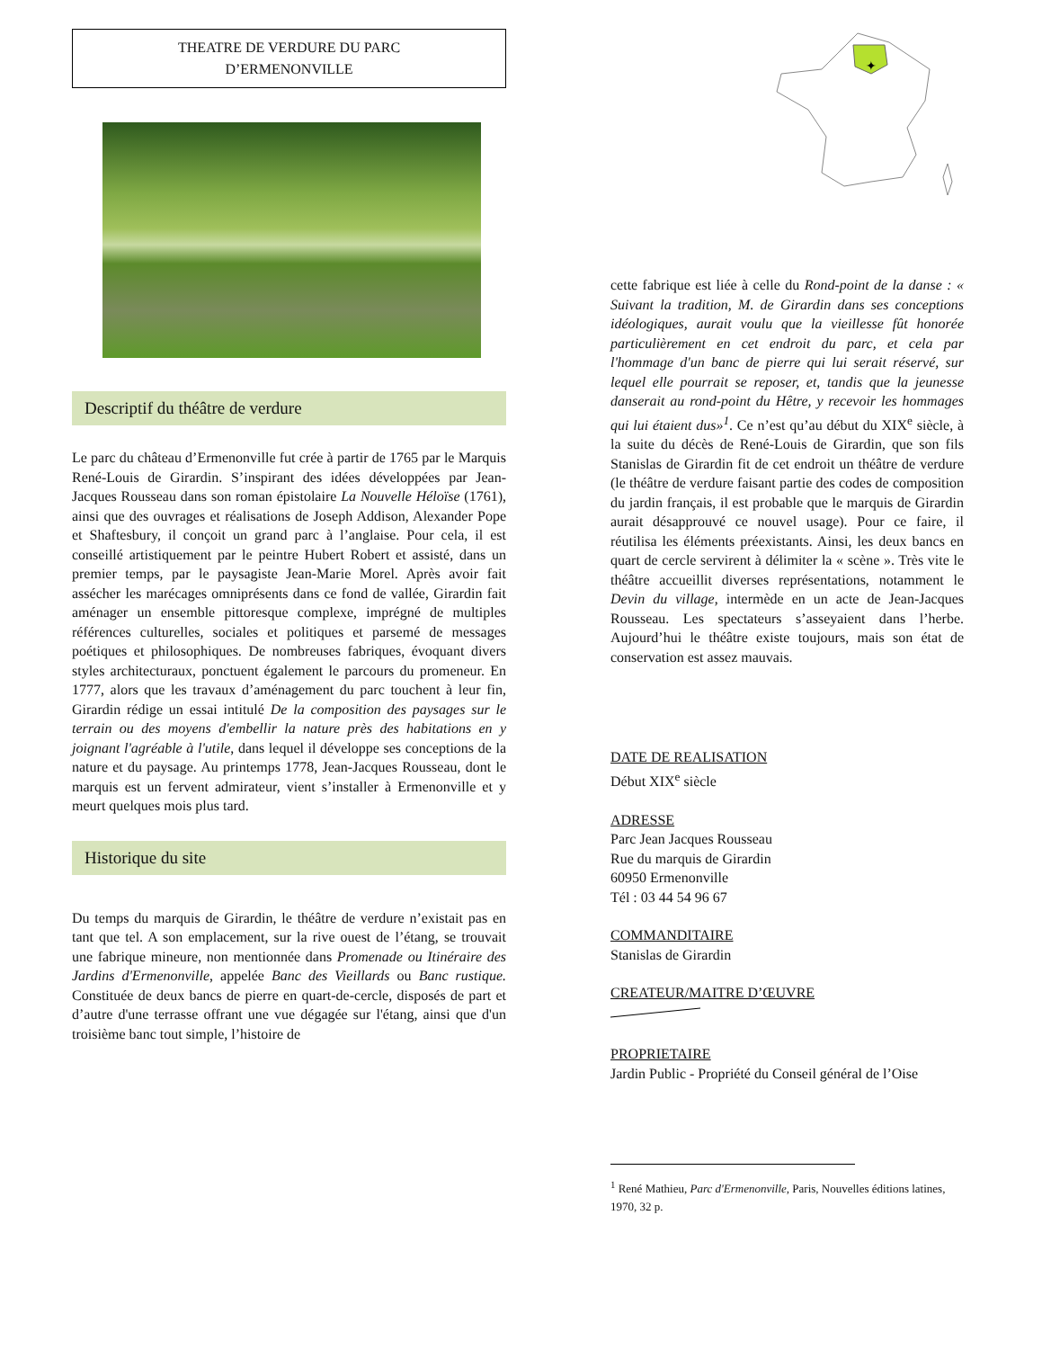THEATRE DE VERDURE DU PARC
D’ERMENONVILLE
Descriptif du théâtre de verdure
Le parc du château d’Ermenonville fut crée à partir de 1765 par le Marquis René-Louis de Girardin. S’inspirant des idées développées par Jean-Jacques Rousseau dans son roman épistolaire La Nouvelle Héloïse (1761), ainsi que des ouvrages et réalisations de Joseph Addison, Alexander Pope et Shaftesbury, il conçoit un grand parc à l’anglaise. Pour cela, il est conseillé artistiquement par le peintre Hubert Robert et assisté, dans un premier temps, par le paysagiste Jean-Marie Morel. Après avoir fait assécher les marécages omniprésents dans ce fond de vallée, Girardin fait aménager un ensemble pittoresque complexe, imprégné de multiples références culturelles, sociales et politiques et parsemé de messages poétiques et philosophiques. De nombreuses fabriques, évoquant divers styles architecturaux, ponctuent également le parcours du promeneur. En 1777, alors que les travaux d’aménagement du parc touchent à leur fin, Girardin rédige un essai intitulé De la composition des paysages sur le terrain ou des moyens d'embellir la nature près des habitations en y joignant l'agréable à l'utile, dans lequel il développe ses conceptions de la nature et du paysage. Au printemps 1778, Jean-Jacques Rousseau, dont le marquis est un fervent admirateur, vient s’installer à Ermenonville et y meurt quelques mois plus tard.
Historique du site
Du temps du marquis de Girardin, le théâtre de verdure n’existait pas en tant que tel. A son emplacement, sur la rive ouest de l’étang, se trouvait une fabrique mineure, non mentionnée dans Promenade ou Itinéraire des Jardins d'Ermenonville, appelée Banc des Vieillards ou Banc rustique. Constituée de deux bancs de pierre en quart-de-cercle, disposés de part et d’autre d'une terrasse offrant une vue dégagée sur l'étang, ainsi que d'un troisième banc tout simple, l’histoire de
✦
cette fabrique est liée à celle du Rond-point de la danse : « Suivant la tradition, M. de Girardin dans ses conceptions idéologiques, aurait voulu que la vieillesse fût honorée particulièrement en cet endroit du parc, et cela par l'hommage d'un banc de pierre qui lui serait réservé, sur lequel elle pourrait se reposer, et, tandis que la jeunesse danserait au rond-point du Hêtre, y recevoir les hommages qui lui étaient dus»<sup>1</sup>. Ce n’est qu’au début du XIX<sup>e</sup> siècle, à la suite du décès de René-Louis de Girardin, que son fils Stanislas de Girardin fit de cet endroit un théâtre de verdure (le théâtre de verdure faisant partie des codes de composition du jardin français, il est probable que le marquis de Girardin aurait désapprouvé ce nouvel usage). Pour ce faire, il réutilisa les éléments préexistants. Ainsi, les deux bancs en quart de cercle servirent à délimiter la « scène ». Très vite le théâtre accueillit diverses représentations, notamment le Devin du village, intermède en un acte de Jean-Jacques Rousseau. Les spectateurs s’asseyaient dans l’herbe. Aujourd’hui le théâtre existe toujours, mais son état de conservation est assez mauvais.
DATE DE REALISATION
Début XIX<sup>e</sup> siècle
ADRESSE
Parc Jean Jacques Rousseau
Rue du marquis de Girardin
60950 Ermenonville
Tél : 03 44 54 96 67
COMMANDITAIRE
Stanislas de Girardin
CREATEUR/MAITRE D’ŒUVRE
PROPRIETAIRE
Jardin Public - Propriété du Conseil général de l’Oise
<sup>1</sup> René Mathieu, Parc d'Ermenonville, Paris, Nouvelles éditions latines, 1970, 32 p.